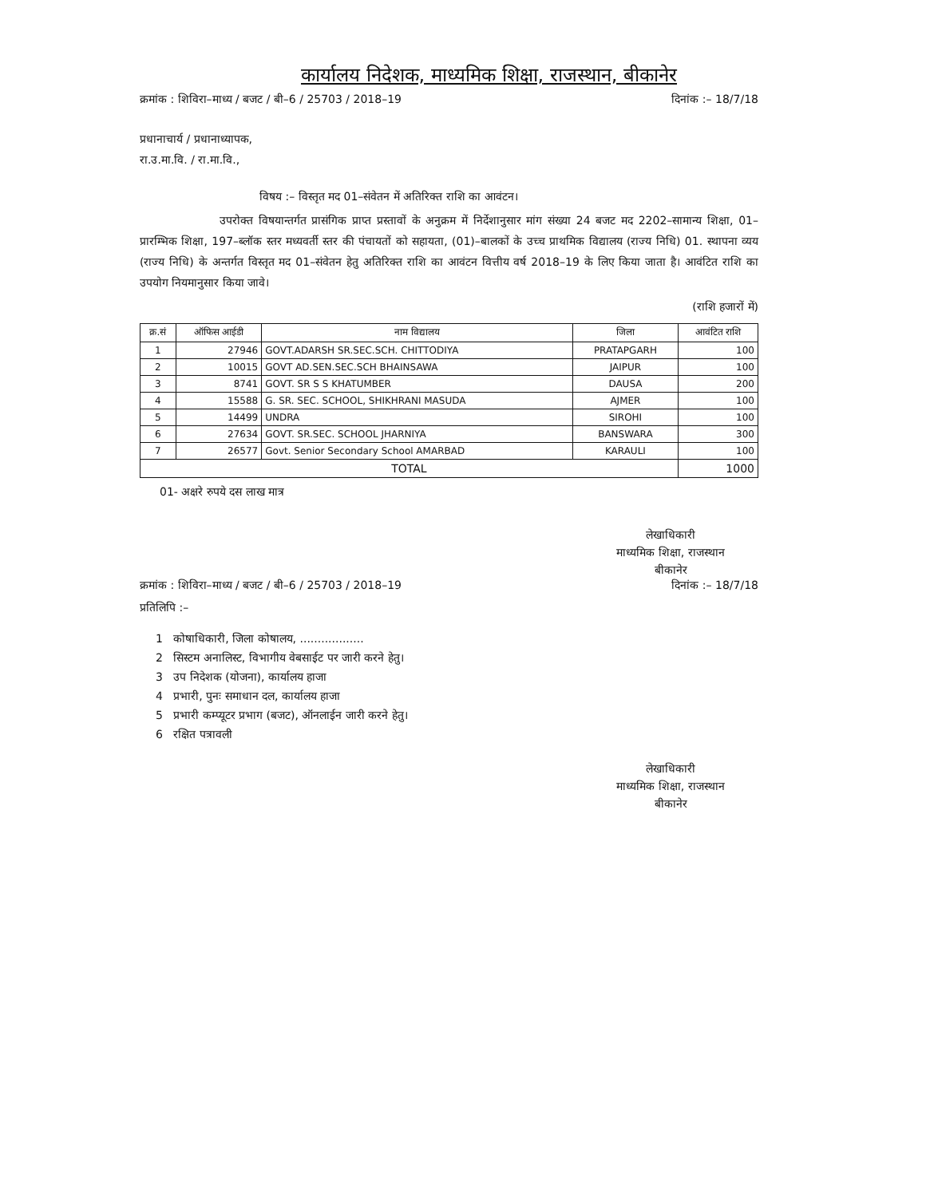कार्यालय निदेशक, माध्यमिक शिक्षा, राजस्थान, बीकानेर
क्रमांक : शिविरा–माध्य / बजट / बी–6 / 25703 / 2018–19 दिनांक :– 18/7/18
प्रधानाचार्य / प्रधानाध्यापक,
रा.उ.मा.वि. / रा.मा.वि.,
विषय :– विस्तृत मद 01–संवेतन में अतिरिक्त राशि का आवंटन।
उपरोक्त विषयान्तर्गत प्रासंगिक प्राप्त प्रस्तावों के अनुक्रम में निर्देशानुसार मांग संख्या 24 बजट मद 2202–सामान्य शिक्षा, 01–प्रारम्भिक शिक्षा, 197–ब्लॉक स्तर मध्यवर्ती स्तर की पंचायतों को सहायता, (01)–बालकों के उच्च प्राथमिक विद्यालय (राज्य निधि) 01. स्थापना व्यय (राज्य निधि) के अन्तर्गत विस्तृत मद 01–संवेतन हेतु अतिरिक्त राशि का आवंटन वित्तीय वर्ष 2018–19 के लिए किया जाता है। आवंटित राशि का उपयोग नियमानुसार किया जावे।
(राशि हजारों में)
| क्र.सं | ऑफिस आईडी | नाम विद्यालय | जिला | आवंटित राशि |
| --- | --- | --- | --- | --- |
| 1 | 27946 | GOVT.ADARSH SR.SEC.SCH. CHITTODIYA | PRATAPGARH | 100 |
| 2 | 10015 | GOVT AD.SEN.SEC.SCH BHAINSAWA | JAIPUR | 100 |
| 3 | 8741 | GOVT. SR S S KHATUMBER | DAUSA | 200 |
| 4 | 15588 | G. SR. SEC. SCHOOL, SHIKHRANI MASUDA | AJMER | 100 |
| 5 | 14499 | UNDRA | SIROHI | 100 |
| 6 | 27634 | GOVT. SR.SEC. SCHOOL JHARNIYA | BANSWARA | 300 |
| 7 | 26577 | Govt. Senior Secondary School AMARBAD | KARAULI | 100 |
| TOTAL | | | | 1000 |
01- अक्षरे रुपये दस लाख मात्र
लेखाधिकारी
माध्यमिक शिक्षा, राजस्थान
बीकानेर
क्रमांक : शिविरा–माध्य / बजट / बी–6 / 25703 / 2018–19 दिनांक :– 18/7/18
प्रतिलिपि :–
1 कोषाधिकारी, जिला कोषालय, ..................
2 सिस्टम अनालिस्ट, विभागीय वेबसाईट पर जारी करने हेतु।
3 उप निदेशक (योजना), कार्यालय हाजा
4 प्रभारी, पुनः समाधान दल, कार्यालय हाजा
5 प्रभारी कम्प्यूटर प्रभाग (बजट), ऑनलाईन जारी करने हेतु।
6 रक्षित पत्रावली
लेखाधिकारी
माध्यमिक शिक्षा, राजस्थान
बीकानेर